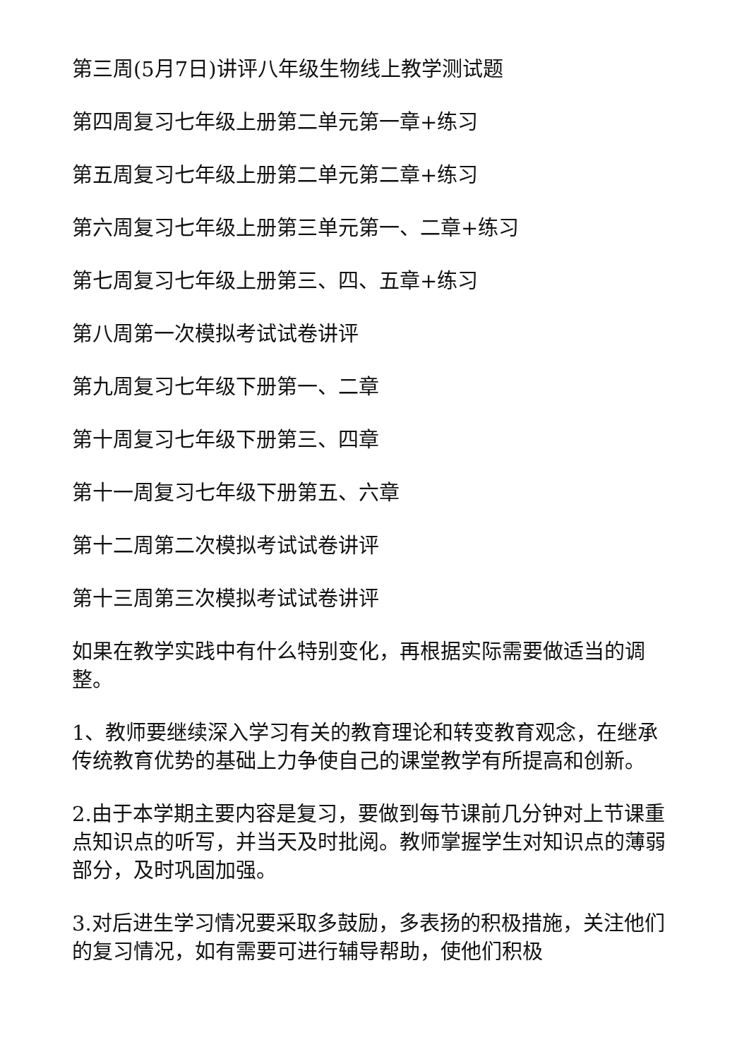第三周(5月7日)讲评八年级生物线上教学测试题
第四周复习七年级上册第二单元第一章+练习
第五周复习七年级上册第二单元第二章+练习
第六周复习七年级上册第三单元第一、二章+练习
第七周复习七年级上册第三、四、五章+练习
第八周第一次模拟考试试卷讲评
第九周复习七年级下册第一、二章
第十周复习七年级下册第三、四章
第十一周复习七年级下册第五、六章
第十二周第二次模拟考试试卷讲评
第十三周第三次模拟考试试卷讲评
如果在教学实践中有什么特别变化，再根据实际需要做适当的调整。
1、教师要继续深入学习有关的教育理论和转变教育观念，在继承传统教育优势的基础上力争使自己的课堂教学有所提高和创新。
2.由于本学期主要内容是复习，要做到每节课前几分钟对上节课重点知识点的听写，并当天及时批阅。教师掌握学生对知识点的薄弱部分，及时巩固加强。
3.对后进生学习情况要采取多鼓励，多表扬的积极措施，关注他们的复习情况，如有需要可进行辅导帮助，使他们积极